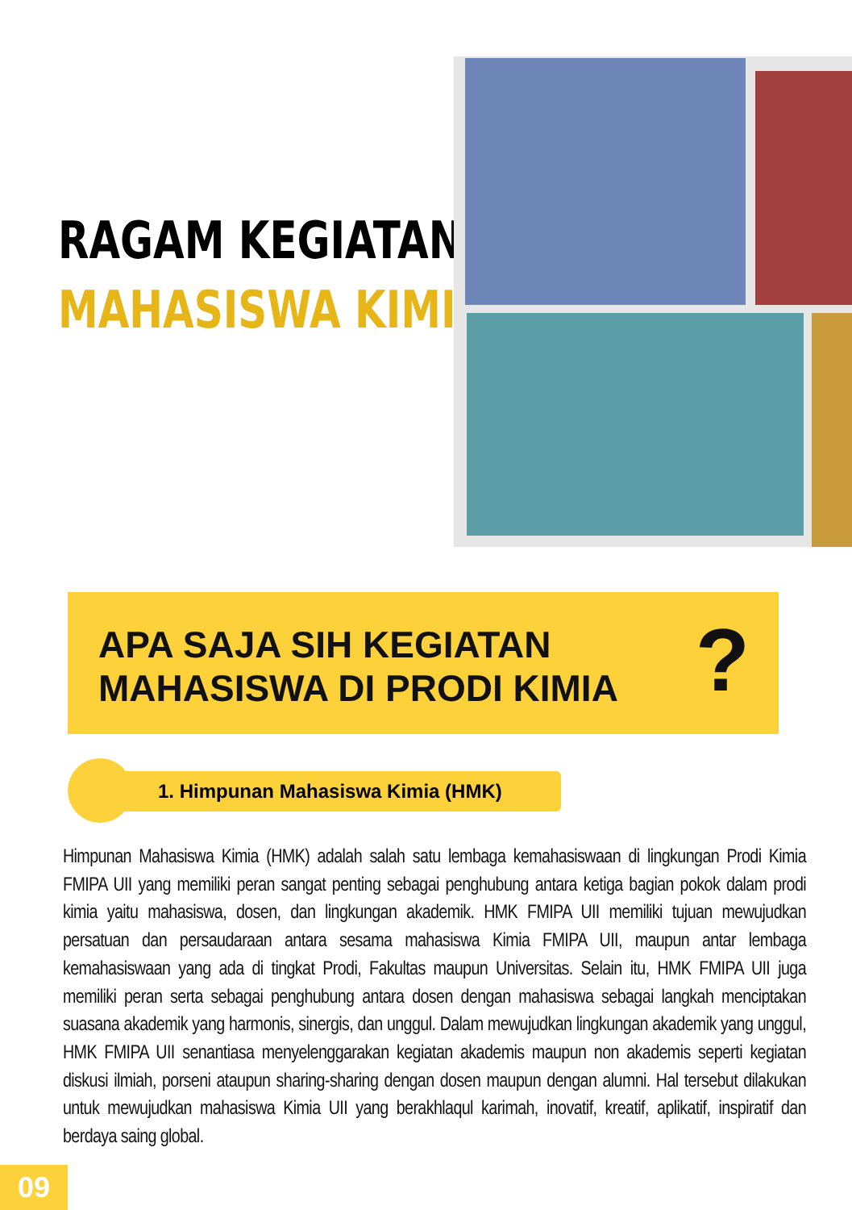RAGAM KEGIATAN
MAHASISWA KIMIA
APA SAJA SIH KEGIATAN
MAHASISWA DI PRODI KIMIA
?
1. Himpunan Mahasiswa Kimia (HMK)
Himpunan Mahasiswa Kimia (HMK) adalah salah satu lembaga kemahasiswaan di lingkungan Prodi Kimia FMIPA UII yang memiliki peran sangat penting sebagai penghubung antara ketiga bagian pokok dalam prodi kimia yaitu mahasiswa, dosen, dan lingkungan akademik. HMK FMIPA UII memiliki tujuan mewujudkan persatuan dan persaudaraan antara sesama mahasiswa Kimia FMIPA UII, maupun antar lembaga kemahasiswaan yang ada di tingkat Prodi, Fakultas maupun Universitas. Selain itu, HMK FMIPA UII juga memiliki peran serta sebagai penghubung antara dosen dengan mahasiswa sebagai langkah menciptakan suasana akademik yang harmonis, sinergis, dan unggul. Dalam mewujudkan lingkungan akademik yang unggul, HMK FMIPA UII senantiasa menyelenggarakan kegiatan akademis maupun non akademis seperti kegiatan diskusi ilmiah, porseni ataupun sharing-sharing dengan dosen maupun dengan alumni. Hal tersebut dilakukan untuk mewujudkan mahasiswa Kimia UII yang berakhlaqul karimah, inovatif, kreatif, aplikatif, inspiratif dan berdaya saing global.
09